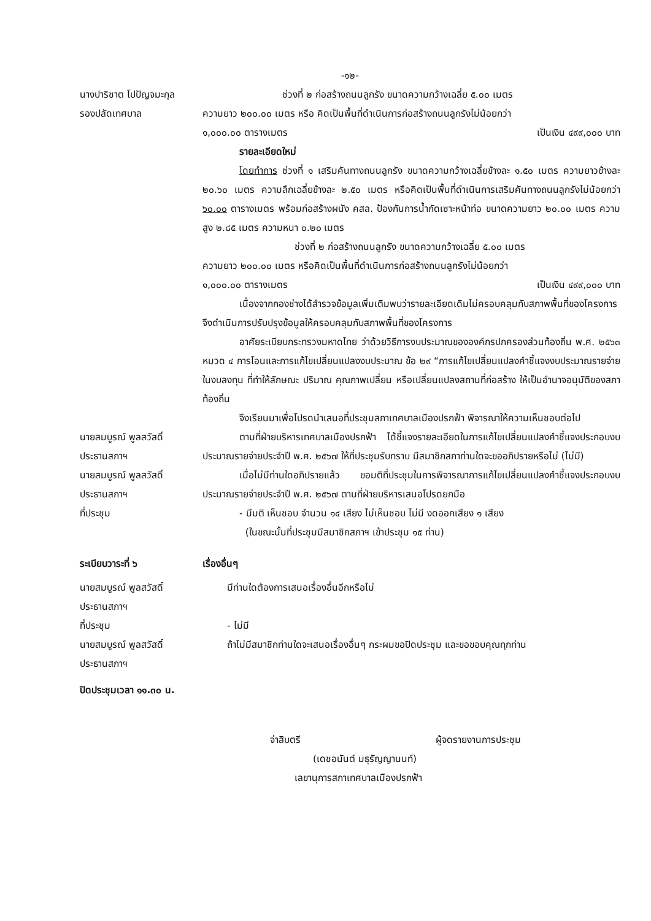-๑๒-
นางปาริชาต โปปัญจมะกุล
รองปลัดเทศบาล
ช่วงที่ ๒ ก่อสร้างถนนลูกรัง ขนาดความกว้างเฉลี่ย ๕.๐๐ เมตร
ความยาว ๒๐๐.๐๐ เมตร หรือ คิดเป็นพื้นที่ดำเนินการก่อสร้างถนนลูกรังไม่น้อยกว่า
๑,๐๐๐.๐๐ ตารางเมตร เป็นเงิน ๔๙๙,๐๐๐ บาท
รายละเอียดใหม่
โดยทำการ ช่วงที่ ๑ เสริมคันทางถนนลูกรัง ขนาดความกว้างเฉลี่ยข้างละ ๑.๕๐ เมตร ความยาวข้างละ ๒๐.๖๐ เมตร ความลึกเฉลี่ยข้างละ ๒.๕๐ เมตร หรือคิดเป็นพื้นที่ดำเนินการเสริมคันทางถนนลูกรังไม่น้อยกว่า ๖๐.๐๐ ตารางเมตร พร้อมก่อสร้างผนัง คสล. ป้องกันการน้ำกัดเซาะหน้าท่อ ขนาดความยาว ๒๐.๐๐ เมตร ความสูง ๒.๘๕ เมตร ความหนา ๐.๒๐ เมตร
ช่วงที่ ๒ ก่อสร้างถนนลูกรัง ขนาดความกว้างเฉลี่ย ๕.๐๐ เมตร
ความยาว ๒๐๐.๐๐ เมตร หรือคิดเป็นพื้นที่ดำเนินการก่อสร้างถนนลูกรังไม่น้อยกว่า
๑,๐๐๐.๐๐ ตารางเมตร เป็นเงิน ๔๙๙,๐๐๐ บาท
เนื่องจากกองช่างได้สำรวจข้อมูลเพิ่มเติมพบว่ารายละเอียดเดิมไม่ครอบคลุมกับสภาพพื้นที่ของโครงการ จึงดำเนินการปรับปรุงข้อมูลให้ครอบคลุมกับสภาพพื้นที่ของโครงการ
อาศัยระเบียบกระทรวงมหาดไทย ว่าด้วยวิธีการงบประมาณขององค์กรปกครองส่วนท้องถิ่น พ.ศ. ๒๕๖๓ หมวด ๔ การโอนและการแก้ไขเปลี่ยนแปลงงบประมาณ ข้อ ๒๙ “การแก้ไขเปลี่ยนแปลงคำชี้แจงงบประมาณรายจ่ายในงบลงทุน ที่ทำให้ลักษณะ ปริมาณ คุณภาพเปลี่ยน หรือเปลี่ยนแปลงสถานที่ก่อสร้าง ให้เป็นอำนาจอนุมัติของสภาท้องถิ่น
จึงเรียนมาเพื่อโปรดนำเสนอที่ประชุมสภาเทศบาลเมืองปรกฟ้า พิจารณาให้ความเห็นชอบต่อไป
นายสมบูรณ์ พูลสวัสดิ์
ประธานสภาฯ
ตามที่ฝ่ายบริหารเทศบาลเมืองปรกฟ้า ได้ชี้แจงรายละเอียดในการแก้ไขเปลี่ยนแปลงคำชี้แจงประกอบงบประมาณรายจ่ายประจำปี พ.ศ. ๒๕๖๗ ให้ที่ประชุมรับทราบ มีสมาชิกสภาท่านใดจะขออภิปรายหรือไม่ (ไม่มี)
นายสมบูรณ์ พูลสวัสดิ์
ประธานสภาฯ
เมื่อไม่มีท่านใดอภิปรายแล้ว ขอมติที่ประชุมในการพิจารณาการแก้ไขเปลี่ยนแปลงคำชี้แจงประกอบงบประมาณรายจ่ายประจำปี พ.ศ. ๒๕๖๗ ตามที่ฝ่ายบริหารเสนอโปรดยกมือ
ที่ประชุม - มีมติ เห็นชอบ จำนวน ๑๔ เสียง ไม่เห็นชอบ ไม่มี งดออกเสียง ๑ เสียง
(ในขณะนั้นที่ประชุมมีสมาชิกสภาฯ เข้าประชุม ๑๕ ท่าน)
ระเบียบวาระที่ ๖ เรื่องอื่นๆ
นายสมบูรณ์ พูลสวัสดิ์
ประธานสภาฯ
มีท่านใดต้องการเสนอเรื่องอื่นอีกหรือไม่
ที่ประชุม - ไม่มี
นายสมบูรณ์ พูลสวัสดิ์
ประธานสภาฯ
ถ้าไม่มีสมาชิกท่านใดจะเสนอเรื่องอื่นๆ กระผมขอปิดประชุม และขอขอบคุณทุกท่าน
ปิดประชุมเวลา ๑๑.๓๐ น.
จ่าสิบตรี ผู้จดรายงานการประชุม
(เดชอนันต์ มธุรัญญานนท์)
เลขานุการสภาเทศบาลเมืองปรกฟ้า